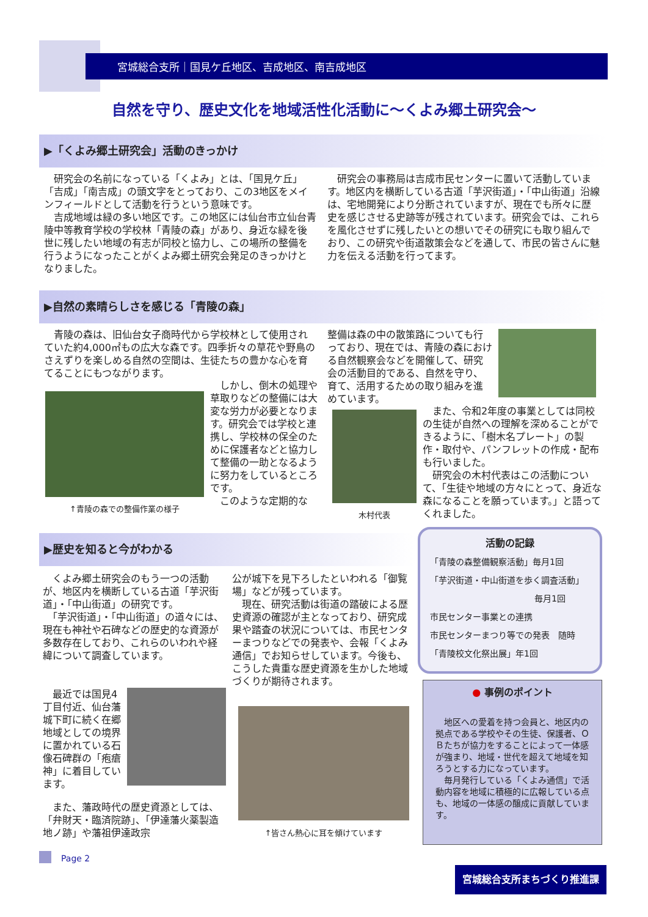宮城総合支所｜国見ケ丘地区、吉成地区、南吉成地区
自然を守り、歴史文化を地域活性化活動に～くよみ郷土研究会～
▶「くよみ郷土研究会」活動のきっかけ
　研究会の名前になっている「くよみ」とは、「国見ケ丘」「吉成」「南吉成」の頭文字をとっており、この3地区をメインフィールドとして活動を行うという意味です。
　吉成地域は緑の多い地区です。この地区には仙台市立仙台青陵中等教育学校の学校林「青陵の森」があり、身近な緑を後世に残したい地域の有志が同校と協力し、この場所の整備を行うようになったことがくよみ郷土研究会発足のきっかけとなりました。
　研究会の事務局は吉成市民センターに置いて活動しています。地区内を横断している古道「芋沢街道」・「中山街道」沿線は、宅地開発により分断されていますが、現在でも所々に歴史を感じさせる史跡等が残されています。研究会では、これらを風化させずに残したいとの想いでその研究にも取り組んでおり、この研究や街道散策会などを通して、市民の皆さんに魅力を伝える活動を行ってます。
▶自然の素晴らしさを感じる「青陵の森」
　青陵の森は、旧仙台女子商時代から学校林として使用されていた約4,000㎡もの広大な森です。四季折々の草花や野鳥のさえずりを楽しめる自然の空間は、生徒たちの豊かな心を育てることにもつながります。
↑青陵の森での整備作業の様子
　しかし、倒木の処理や草取りなどの整備には大変な労力が必要となります。研究会では学校と連携し、学校林の保全のために保護者などと協力して整備の一助となるように努力をしているところです。
　このような定期的な
整備は森の中の散策路についても行っており、現在では、青陵の森における自然観察会などを開催して、研究会の活動目的である、自然を守り、育て、活用するための取り組みを進めています。
木村代表
　また、令和2年度の事業としては同校の生徒が自然への理解を深めることができるように、「樹木名プレート」の製作・取付や、パンフレットの作成・配布も行いました。
　研究会の木村代表はこの活動について、「生徒や地域の方々にとって、身近な森になることを願っています。」と語ってくれました。
▶歴史を知ると今がわかる
　くよみ郷土研究会のもう一つの活動が、地区内を横断している古道「芋沢街道」・「中山街道」の研究です。
　「芋沢街道」・「中山街道」の道々には、現在も神社や石碑などの歴史的な資源が多数存在しており、これらのいわれや経緯について調査しています。
　最近では国見4丁目付近、仙台藩城下町に続く在郷地域としての境界に置かれている石像石碑群の「疱瘡神」に着目しています。
　また、藩政時代の歴史資源としては、「弁財天・臨済院跡」、「伊達藩火薬製造地ノ跡」や藩祖伊達政宗
公が城下を見下ろしたといわれる「御覧場」などが残っています。
　現在、研究活動は街道の踏破による歴史資源の確認が主となっており、研究成果や踏査の状況については、市民センターまつりなどでの発表や、会報「くよみ通信」でお知らせしています。今後も、こうした貴重な歴史資源を生かした地域づくりが期待されます。
↑皆さん熱心に耳を傾けています
活動の記録
「青陵の森整備観察活動」毎月1回
「芋沢街道・中山街道を歩く調査活動」
毎月1回
市民センター事業との連携
市民センターまつり等での発表　随時
「青陵校文化祭出展」年1回
● 事例のポイント
　地区への愛着を持つ会員と、地区内の拠点である学校やその生徒、保護者、ＯＢたちが協力をすることによって一体感が強まり、地域・世代を超えて地域を知ろうとする力になっています。
　毎月発行している「くよみ通信」で活動内容を地域に積極的に広報している点も、地域の一体感の醸成に貢献しています。
Page 2
宮城総合支所まちづくり推進課